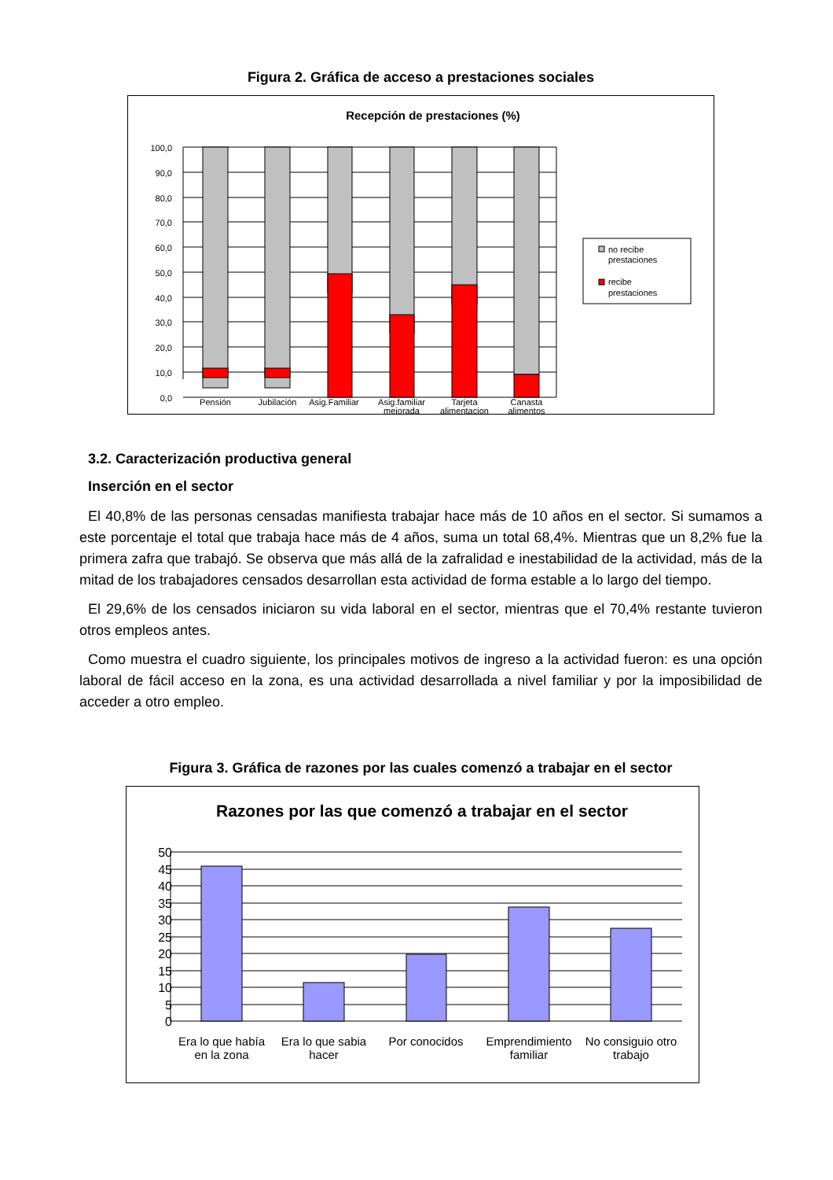Figura 2. Gráfica de acceso a prestaciones sociales
Recepción de prestaciones (%)
100,0
90,0
80,0
70,0
60,0
50,0
40,0
30,0
20,0
10,0
0,0
Pensión
Jubilación
Asig.Familiar
Asig.familiar
mejorada
Tarjeta
alimentacion
Canasta
alimentos
no recibe
prestaciones
recibe
prestaciones
3.2. Caracterización productiva general
Inserción en el sector
El 40,8% de las personas censadas manifiesta trabajar hace más de 10 años en el sector. Si sumamos a este porcentaje el total que trabaja hace más de 4 años, suma un total 68,4%. Mientras que un 8,2% fue la primera zafra que trabajó. Se observa que más allá de la zafralidad e inestabilidad de la actividad, más de la mitad de los trabajadores censados desarrollan esta actividad de forma estable a lo largo del tiempo.
El 29,6% de los censados iniciaron su vida laboral en el sector, mientras que el 70,4% restante tuvieron otros empleos antes.
Como muestra el cuadro siguiente, los principales motivos de ingreso a la actividad fueron: es una opción laboral de fácil acceso en la zona, es una actividad desarrollada a nivel familiar y por la imposibilidad de acceder a otro empleo.
Figura 3. Gráfica de razones por las cuales comenzó a trabajar en el sector
Razones por las que comenzó a trabajar en el sector
50
45
40
35
30
25
20
15
10
5
0
Era lo que había
en la zona
Era lo que sabia
hacer
Por conocidos
Emprendimiento
familiar
No consiguio otro
trabajo